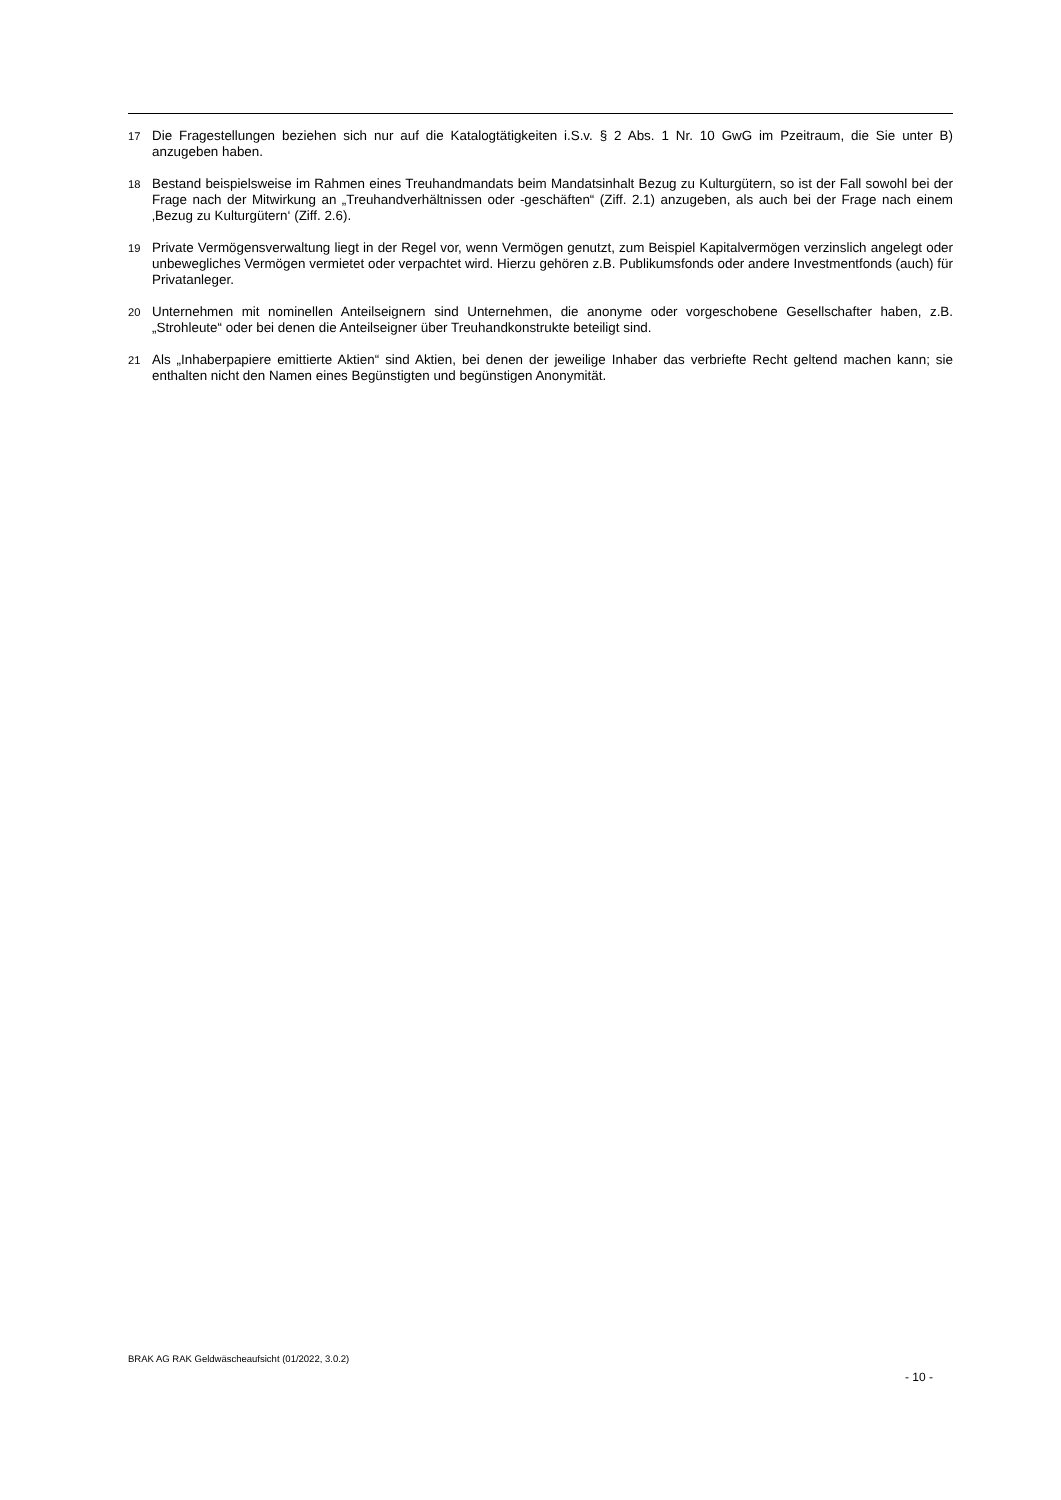<sup>17</sup> Die Fragestellungen beziehen sich nur auf die Katalogtätigkeiten i.S.v. § 2 Abs. 1 Nr. 10 GwG im Pzeitraum, die Sie unter B) anzugeben haben.
<sup>18</sup> Bestand beispielsweise im Rahmen eines Treuhandmandats beim Mandatsinhalt Bezug zu Kulturgütern, so ist der Fall sowohl bei der Frage nach der Mitwirkung an „Treuhandverhältnissen oder -geschäften“ (Ziff. 2.1) anzugeben, als auch bei der Frage nach einem ‚Bezug zu Kulturgütern‘ (Ziff. 2.6).
<sup>19</sup> Private Vermögensverwaltung liegt in der Regel vor, wenn Vermögen genutzt, zum Beispiel Kapitalvermögen verzinslich angelegt oder unbewegliches Vermögen vermietet oder verpachtet wird. Hierzu gehören z.B. Publikumsfonds oder andere Investmentfonds (auch) für Privatanleger.
<sup>20</sup> Unternehmen mit nominellen Anteilseignern sind Unternehmen, die anonyme oder vorgeschobene Gesellschafter haben, z.B. „Strohleute“ oder bei denen die Anteilseigner über Treuhandkonstrukte beteiligt sind.
<sup>21</sup> Als „Inhaberpapiere emittierte Aktien“ sind Aktien, bei denen der jeweilige Inhaber das verbriefte Recht geltend machen kann; sie enthalten nicht den Namen eines Begünstigten und begünstigen Anonymität.
BRAK AG RAK Geldwäscheaufsicht (01/2022, 3.0.2)
- 10 -